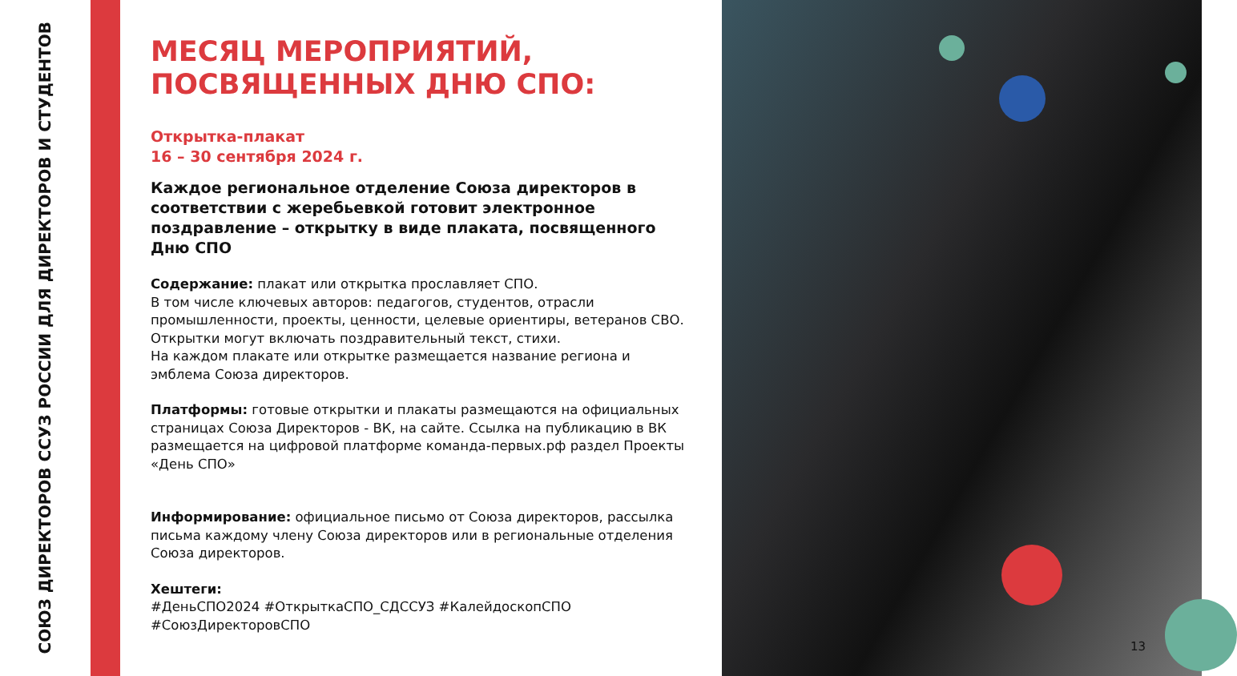СОЮЗ ДИРЕКТОРОВ ССУЗ РОССИИ ДЛЯ ДИРЕКТОРОВ И СТУДЕНТОВ
МЕСЯЦ МЕРОПРИЯТИЙ,
ПОСВЯЩЕННЫХ ДНЮ СПО:
Открытка-плакат
16 – 30 сентября 2024 г.
Каждое региональное отделение Союза директоров в соответствии с жеребьевкой готовит электронное поздравление – открытку в виде плаката, посвященного Дню СПО
Содержание: плакат или открытка прославляет СПО.
В том числе ключевых авторов: педагогов, студентов, отрасли промышленности, проекты, ценности, целевые ориентиры, ветеранов СВО.
Открытки могут включать поздравительный текст, стихи.
На каждом плакате или открытке размещается название региона и эмблема Союза директоров.
Платформы: готовые открытки и плакаты размещаются на официальных страницах Союза Директоров - ВК, на сайте. Ссылка на публикацию в ВК размещается на цифровой платформе команда-первых.рф раздел Проекты «День СПО»
Информирование: официальное письмо от Союза директоров, рассылка письма каждому члену Союза директоров или в региональные отделения Союза директоров.
Хештеги:
#ДеньСПО2024 #ОткрыткаСПО_СДССУЗ #КалейдоскопСПО #СоюзДиректоровСПО
13